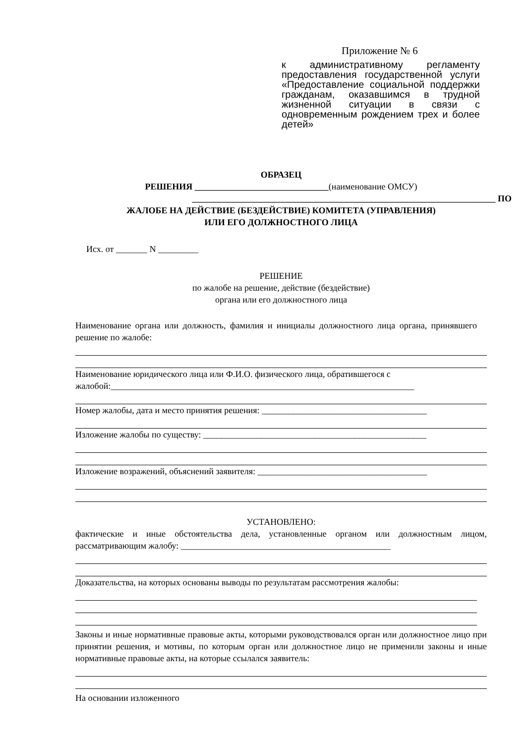Приложение № 6
к административному регламенту предоставления государственной услуги «Предоставление социальной поддержки гражданам, оказавшимся в трудной жизненной ситуации в связи с одновременным рождением трех и более детей»
ОБРАЗЕЦ
РЕШЕНИЯ ______________________________(наименование ОМСУ)
____________________________________________________________________ ПО
ЖАЛОБЕ НА ДЕЙСТВИЕ (БЕЗДЕЙСТВИЕ) КОМИТЕТА (УПРАВЛЕНИЯ)
ИЛИ ЕГО ДОЛЖНОСТНОГО ЛИЦА
Исх. от _______ N _________
РЕШЕНИЕ
по жалобе на решение, действие (бездействие)
органа или его должностного лица
Наименование органа или должность, фамилия и инициалы должностного лица органа, принявшего решение по жалобе:
Наименование юридического лица или Ф.И.О. физического лица, обратившегося с жалобой:____________________________________________________________________
Номер жалобы, дата и место принятия решения: _____________________________________
Изложение жалобы по существу: __________________________________________________
Изложение возражений, объяснений заявителя: ______________________________________
УСТАНОВЛЕНО:
фактические и иные обстоятельства дела, установленные органом или должностным лицом, рассматривающим жалобу: _______________________________________________
Доказательства, на которых основаны выводы по результатам рассмотрения жалобы:
Законы и иные нормативные правовые акты, которыми руководствовался орган или должностное лицо при принятии решения, и мотивы, по которым орган или должностное лицо не применили законы и иные нормативные правовые акты, на которые ссылался заявитель:
На основании изложенного